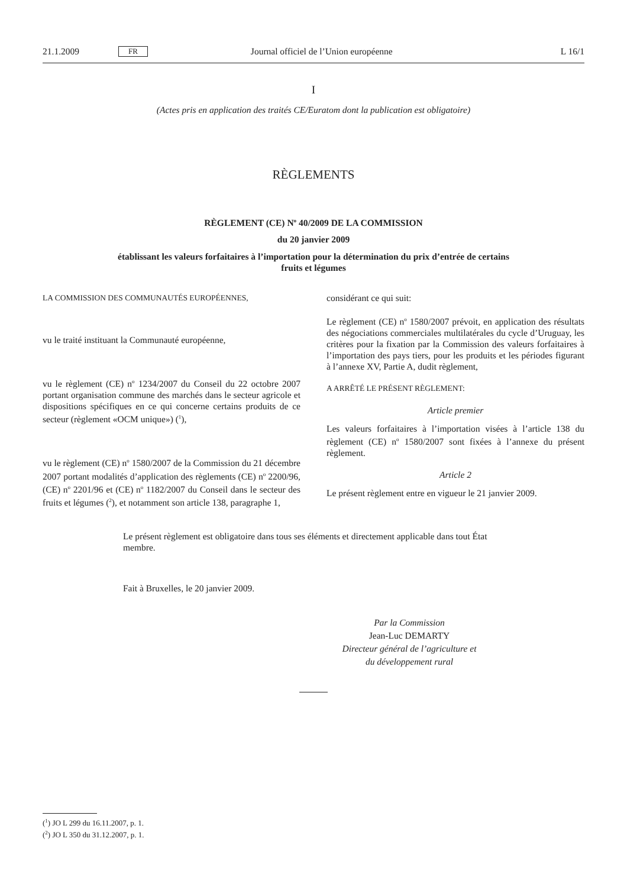21.1.2009 FR Journal officiel de l’Union européenne L 16/1
I
(Actes pris en application des traités CE/Euratom dont la publication est obligatoire)
RÈGLEMENTS
RÈGLEMENT (CE) N<sup>o</sup> 40/2009 DE LA COMMISSION
du 20 janvier 2009
établissant les valeurs forfaitaires à l’importation pour la détermination du prix d’entrée de certains
fruits et légumes
LA COMMISSION DES COMMUNAUTÉS EUROPÉENNES,
vu le traité instituant la Communauté européenne,
vu le règlement (CE) n<sup>o</sup> 1234/2007 du Conseil du 22 octobre 2007 portant organisation commune des marchés dans le secteur agricole et dispositions spécifiques en ce qui concerne certains produits de ce secteur (règlement «OCM unique») (<sup>1</sup>),
vu le règlement (CE) n<sup>o</sup> 1580/2007 de la Commission du 21 décembre 2007 portant modalités d’application des règlements (CE) n<sup>o</sup> 2200/96, (CE) n<sup>o</sup> 2201/96 et (CE) n<sup>o</sup> 1182/2007 du Conseil dans le secteur des fruits et légumes (<sup>2</sup>), et notamment son article 138, paragraphe 1,
considérant ce qui suit:
Le règlement (CE) n<sup>o</sup> 1580/2007 prévoit, en application des résultats des négociations commerciales multilatérales du cycle d’Uruguay, les critères pour la fixation par la Commission des valeurs forfaitaires à l’importation des pays tiers, pour les produits et les périodes figurant à l’annexe XV, Partie A, dudit règlement,
A ARRÊTÉ LE PRÉSENT RÈGLEMENT:
Article premier
Les valeurs forfaitaires à l’importation visées à l’article 138 du règlement (CE) n<sup>o</sup> 1580/2007 sont fixées à l’annexe du présent règlement.
Article 2
Le présent règlement entre en vigueur le 21 janvier 2009.
Le présent règlement est obligatoire dans tous ses éléments et directement applicable dans tout État membre.
Fait à Bruxelles, le 20 janvier 2009.
Par la Commission
Jean-Luc DEMARTY
Directeur général de l’agriculture et
du développement rural
(<sup>1</sup>) JO L 299 du 16.11.2007, p. 1.
(<sup>2</sup>) JO L 350 du 31.12.2007, p. 1.